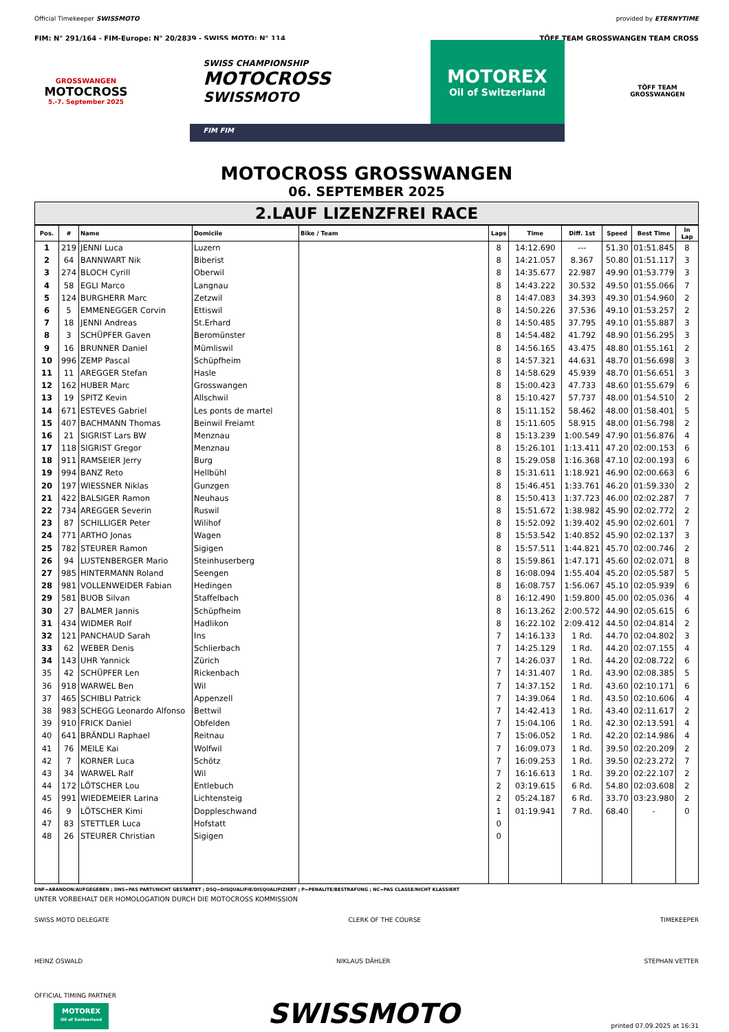Official Timekeeper SWISSMOTO provided by ETERNYTIME
FIM: N° 291/164 - FIM-Europe: N° 20/2839 - SWISS MOTO: N° 114 TÖFF TEAM GROSSWANGEN TEAM CROSS
GROSSWANGEN
MOTOCROSS
5.-7. September 2025
SWISS CHAMPIONSHIP
MOTOCROSS
SWISSMOTO
MOTOREX
Oil of Switzerland
FIM FIM
TÖFF TEAM
GROSSWANGEN
MOTOCROSS GROSSWANGEN
06. SEPTEMBER 2025
2.LAUF LIZENZFREI RACE
| Pos. | # | Name | Domicile | Bike / Team | Laps | Time | Diff. 1st | Speed | Best Time | In Lap |
| --- | --- | --- | --- | --- | --- | --- | --- | --- | --- | --- |
| 1 | 219 | JENNI Luca | Luzern | | 8 | 14:12.690 | --- | 51.30 | 01:51.845 | 8 |
| 2 | 64 | BANNWART Nik | Biberist | | 8 | 14:21.057 | 8.367 | 50.80 | 01:51.117 | 3 |
| 3 | 274 | BLOCH Cyrill | Oberwil | | 8 | 14:35.677 | 22.987 | 49.90 | 01:53.779 | 3 |
| 4 | 58 | EGLI Marco | Langnau | | 8 | 14:43.222 | 30.532 | 49.50 | 01:55.066 | 7 |
| 5 | 124 | BURGHERR Marc | Zetzwil | | 8 | 14:47.083 | 34.393 | 49.30 | 01:54.960 | 2 |
| 6 | 5 | EMMENEGGER Corvin | Ettiswil | | 8 | 14:50.226 | 37.536 | 49.10 | 01:53.257 | 2 |
| 7 | 18 | JENNI Andreas | St.Erhard | | 8 | 14:50.485 | 37.795 | 49.10 | 01:55.887 | 3 |
| 8 | 3 | SCHÜPFER Gaven | Beromünster | | 8 | 14:54.482 | 41.792 | 48.90 | 01:56.295 | 3 |
| 9 | 16 | BRUNNER Daniel | Mümliswil | | 8 | 14:56.165 | 43.475 | 48.80 | 01:55.161 | 2 |
| 10 | 996 | ZEMP Pascal | Schüpfheim | | 8 | 14:57.321 | 44.631 | 48.70 | 01:56.698 | 3 |
| 11 | 11 | AREGGER Stefan | Hasle | | 8 | 14:58.629 | 45.939 | 48.70 | 01:56.651 | 3 |
| 12 | 162 | HUBER Marc | Grosswangen | | 8 | 15:00.423 | 47.733 | 48.60 | 01:55.679 | 6 |
| 13 | 19 | SPITZ Kevin | Allschwil | | 8 | 15:10.427 | 57.737 | 48.00 | 01:54.510 | 2 |
| 14 | 671 | ESTEVES Gabriel | Les ponts de martel | | 8 | 15:11.152 | 58.462 | 48.00 | 01:58.401 | 5 |
| 15 | 407 | BACHMANN Thomas | Beinwil Freiamt | | 8 | 15:11.605 | 58.915 | 48.00 | 01:56.798 | 2 |
| 16 | 21 | SIGRIST Lars BW | Menznau | | 8 | 15:13.239 | 1:00.549 | 47.90 | 01:56.876 | 4 |
| 17 | 118 | SIGRIST Gregor | Menznau | | 8 | 15:26.101 | 1:13.411 | 47.20 | 02:00.153 | 6 |
| 18 | 911 | RAMSEIER Jerry | Burg | | 8 | 15:29.058 | 1:16.368 | 47.10 | 02:00.193 | 6 |
| 19 | 994 | BANZ Reto | Hellbühl | | 8 | 15:31.611 | 1:18.921 | 46.90 | 02:00.663 | 6 |
| 20 | 197 | WIESSNER Niklas | Gunzgen | | 8 | 15:46.451 | 1:33.761 | 46.20 | 01:59.330 | 2 |
| 21 | 422 | BALSIGER Ramon | Neuhaus | | 8 | 15:50.413 | 1:37.723 | 46.00 | 02:02.287 | 7 |
| 22 | 734 | AREGGER Severin | Ruswil | | 8 | 15:51.672 | 1:38.982 | 45.90 | 02:02.772 | 2 |
| 23 | 87 | SCHILLIGER Peter | Wilihof | | 8 | 15:52.092 | 1:39.402 | 45.90 | 02:02.601 | 7 |
| 24 | 771 | ARTHO Jonas | Wagen | | 8 | 15:53.542 | 1:40.852 | 45.90 | 02:02.137 | 3 |
| 25 | 782 | STEURER Ramon | Sigigen | | 8 | 15:57.511 | 1:44.821 | 45.70 | 02:00.746 | 2 |
| 26 | 94 | LUSTENBERGER Mario | Steinhuserberg | | 8 | 15:59.861 | 1:47.171 | 45.60 | 02:02.071 | 8 |
| 27 | 985 | HINTERMANN Roland | Seengen | | 8 | 16:08.094 | 1:55.404 | 45.20 | 02:05.587 | 5 |
| 28 | 981 | VOLLENWEIDER Fabian | Hedingen | | 8 | 16:08.757 | 1:56.067 | 45.10 | 02:05.939 | 6 |
| 29 | 581 | BUOB Silvan | Staffelbach | | 8 | 16:12.490 | 1:59.800 | 45.00 | 02:05.036 | 4 |
| 30 | 27 | BALMER Jannis | Schüpfheim | | 8 | 16:13.262 | 2:00.572 | 44.90 | 02:05.615 | 6 |
| 31 | 434 | WIDMER Rolf | Hadlikon | | 8 | 16:22.102 | 2:09.412 | 44.50 | 02:04.814 | 2 |
| 32 | 121 | PANCHAUD Sarah | Ins | | 7 | 14:16.133 | 1 Rd. | 44.70 | 02:04.802 | 3 |
| 33 | 62 | WEBER Denis | Schlierbach | | 7 | 14:25.129 | 1 Rd. | 44.20 | 02:07.155 | 4 |
| 34 | 143 | UHR Yannick | Zürich | | 7 | 14:26.037 | 1 Rd. | 44.20 | 02:08.722 | 6 |
| 35 | 42 | SCHÜPFER Len | Rickenbach | | 7 | 14:31.407 | 1 Rd. | 43.90 | 02:08.385 | 5 |
| 36 | 918 | WARWEL Ben | Wil | | 7 | 14:37.152 | 1 Rd. | 43.60 | 02:10.171 | 6 |
| 37 | 465 | SCHIBLI Patrick | Appenzell | | 7 | 14:39.064 | 1 Rd. | 43.50 | 02:10.606 | 4 |
| 38 | 983 | SCHEGG Leonardo Alfonso | Bettwil | | 7 | 14:42.413 | 1 Rd. | 43.40 | 02:11.617 | 2 |
| 39 | 910 | FRICK Daniel | Obfelden | | 7 | 15:04.106 | 1 Rd. | 42.30 | 02:13.591 | 4 |
| 40 | 641 | BRÄNDLI Raphael | Reitnau | | 7 | 15:06.052 | 1 Rd. | 42.20 | 02:14.986 | 4 |
| 41 | 76 | MEILE Kai | Wolfwil | | 7 | 16:09.073 | 1 Rd. | 39.50 | 02:20.209 | 2 |
| 42 | 7 | KORNER Luca | Schötz | | 7 | 16:09.253 | 1 Rd. | 39.50 | 02:23.272 | 7 |
| 43 | 34 | WARWEL Ralf | Wil | | 7 | 16:16.613 | 1 Rd. | 39.20 | 02:22.107 | 2 |
| 44 | 172 | LÖTSCHER Lou | Entlebuch | | 2 | 03:19.615 | 6 Rd. | 54.80 | 02:03.608 | 2 |
| 45 | 991 | WIEDEMEIER Larina | Lichtensteig | | 2 | 05:24.187 | 6 Rd. | 33.70 | 03:23.980 | 2 |
| 46 | 9 | LÖTSCHER Kimi | Doppleschwand | | 1 | 01:19.941 | 7 Rd. | 68.40 | - | 0 |
| 47 | 83 | STETTLER Luca | Hofstatt | | 0 | | | | | |
| 48 | 26 | STEURER Christian | Sigigen | | 0 | | | | | |
DNF=ABANDON/AUFGEGEBEN ; DNS=PAS PARTI/NICHT GESTARTET ; DSQ=DISQUALIFIE/DISQUALIFIZIERT ; P=PENALITE/BESTRAFUNG ; NC=PAS CLASSE/NICHT KLASSIERT
UNTER VORBEHALT DER HOMOLOGATION DURCH DIE MOTOCROSS KOMMISSION
SWISS MOTO DELEGATE CLERK OF THE COURSE TIMEKEEPER
HEINZ OSWALD NIKLAUS DÄHLER STEPHAN VETTER
OFFICIAL TIMING PARTNER
MOTOREX
Oil of Switzerland
SWISSMOTO
printed 07.09.2025 at 16:31